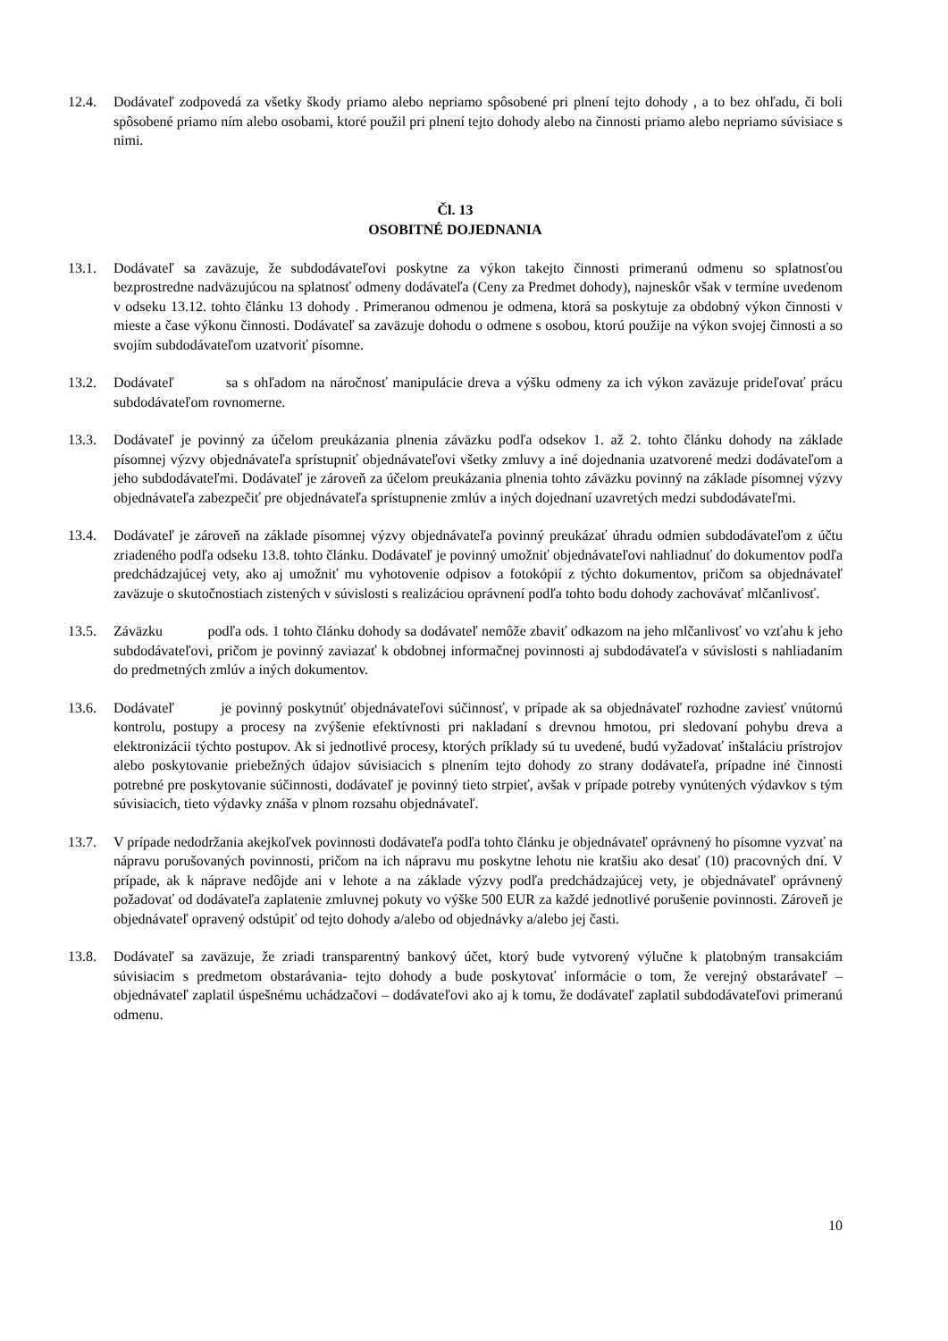12.4. Dodávateľ zodpovedá za všetky škody priamo alebo nepriamo spôsobené pri plnení tejto dohody , a to bez ohľadu, či boli spôsobené priamo ním alebo osobami, ktoré použil pri plnení tejto dohody alebo na činnosti priamo alebo nepriamo súvisiace s nimi.
Čl. 13
OSOBITNÉ DOJEDNANIA
13.1. Dodávateľ sa zaväzuje, že subdodávateľovi poskytne za výkon takejto činnosti primeranú odmenu so splatnosťou bezprostredne nadväzujúcou na splatnosť odmeny dodávateľa (Ceny za Predmet dohody), najneskôr však v termíne uvedenom v odseku 13.12. tohto článku 13 dohody . Primeranou odmenou je odmena, ktorá sa poskytuje za obdobný výkon činnosti v mieste a čase výkonu činnosti. Dodávateľ sa zaväzuje dohodu o odmene s osobou, ktorú použije na výkon svojej činnosti a so svojím subdodávateľom uzatvoriť písomne.
13.2. Dodávateľ sa s ohľadom na náročnosť manipulácie dreva a výšku odmeny za ich výkon zaväzuje prideľovať prácu subdodávateľom rovnomerne.
13.3. Dodávateľ je povinný za účelom preukázania plnenia záväzku podľa odsekov 1. až 2. tohto článku dohody na základe písomnej výzvy objednávateľa sprístupniť objednávateľovi všetky zmluvy a iné dojednania uzatvorené medzi dodávateľom a jeho subdodávateľmi. Dodávateľ je zároveň za účelom preukázania plnenia tohto záväzku povinný na základe písomnej výzvy objednávateľa zabezpečiť pre objednávateľa sprístupnenie zmlúv a iných dojednaní uzavretých medzi subdodávateľmi.
13.4. Dodávateľ je zároveň na základe písomnej výzvy objednávateľa povinný preukázať úhradu odmien subdodávateľom z účtu zriadeného podľa odseku 13.8. tohto článku. Dodávateľ je povinný umožniť objednávateľovi nahliadnuť do dokumentov podľa predchádzajúcej vety, ako aj umožniť mu vyhotovenie odpisov a fotokópií z týchto dokumentov, pričom sa objednávateľ zaväzuje o skutočnostiach zistených v súvislosti s realizáciou oprávnení podľa tohto bodu dohody zachovávať mlčanlivosť.
13.5. Záväzku podľa ods. 1 tohto článku dohody sa dodávateľ nemôže zbaviť odkazom na jeho mlčanlivosť vo vzťahu k jeho subdodávateľovi, pričom je povinný zaviazať k obdobnej informačnej povinnosti aj subdodávateľa v súvislosti s nahliadaním do predmetných zmlúv a iných dokumentov.
13.6. Dodávateľ je povinný poskytnúť objednávateľovi súčinnosť, v prípade ak sa objednávateľ rozhodne zaviesť vnútornú kontrolu, postupy a procesy na zvýšenie efektívnosti pri nakladaní s drevnou hmotou, pri sledovaní pohybu dreva a elektronizácii týchto postupov. Ak si jednotlivé procesy, ktorých príklady sú tu uvedené, budú vyžadovať inštaláciu prístrojov alebo poskytovanie priebežných údajov súvisiacich s plnením tejto dohody zo strany dodávateľa, prípadne iné činnosti potrebné pre poskytovanie súčinnosti, dodávateľ je povinný tieto strpieť, avšak v prípade potreby vynútených výdavkov s tým súvisiacich, tieto výdavky znáša v plnom rozsahu objednávateľ.
13.7. V prípade nedodržania akejkoľvek povinnosti dodávateľa podľa tohto článku je objednávateľ oprávnený ho písomne vyzvať na nápravu porušovaných povinnosti, pričom na ich nápravu mu poskytne lehotu nie kratšiu ako desať (10) pracovných dní. V prípade, ak k náprave nedôjde ani v lehote a na základe výzvy podľa predchádzajúcej vety, je objednávateľ oprávnený požadovať od dodávateľa zaplatenie zmluvnej pokuty vo výške 500 EUR za každé jednotlivé porušenie povinnosti. Zároveň je objednávateľ opravený odstúpiť od tejto dohody a/alebo od objednávky a/alebo jej časti.
13.8. Dodávateľ sa zaväzuje, že zriadi transparentný bankový účet, ktorý bude vytvorený výlučne k platobným transakciám súvisiacim s predmetom obstarávania- tejto dohody a bude poskytovať informácie o tom, že verejný obstarávateľ – objednávateľ zaplatil úspešnému uchádzačovi – dodávateľovi ako aj k tomu, že dodávateľ zaplatil subdodávateľovi primeranú odmenu.
10